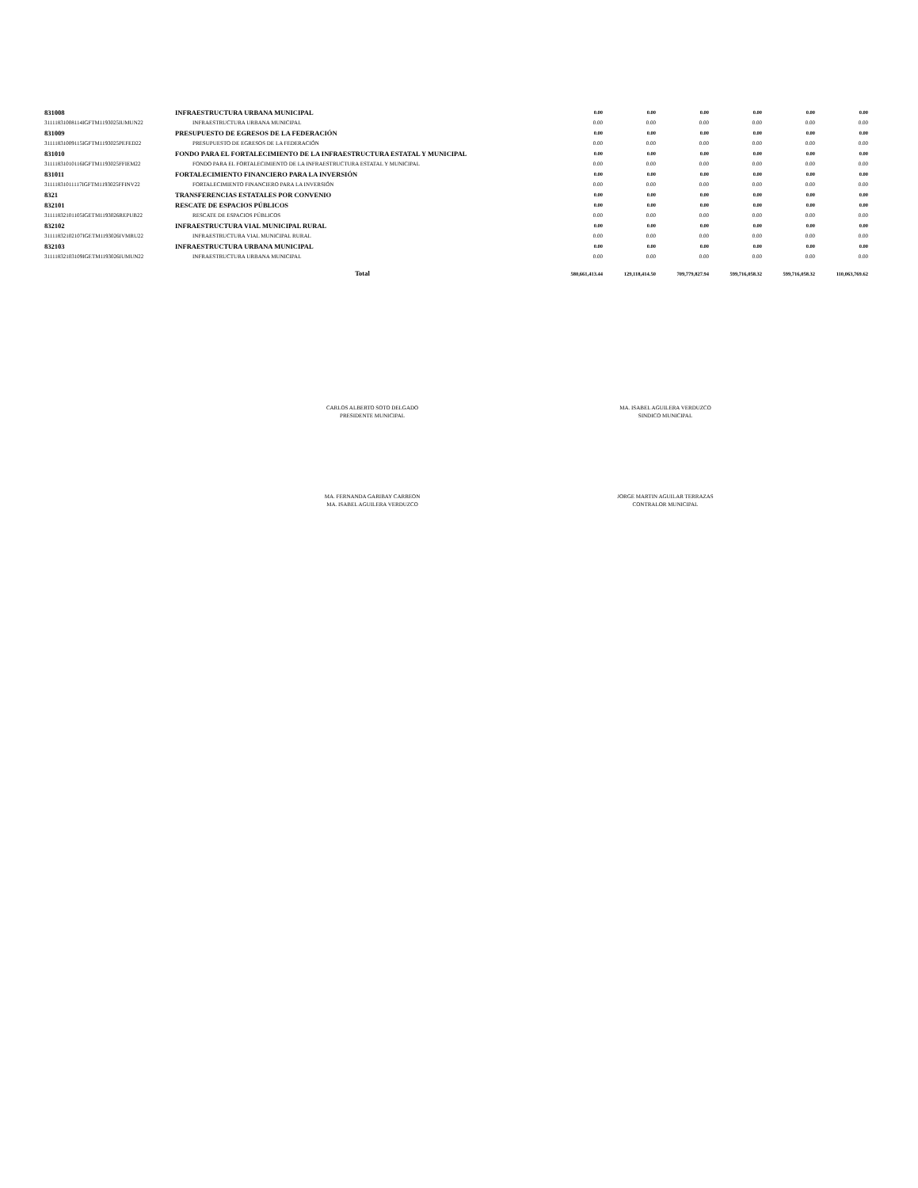| 831008 | INFRAESTRUCTURA URBANA MUNICIPAL | 0.00 | 0.00 | 0.00 | 0.00 | 0.00 | 0.00 |
| 31111831008114IGFTM1193025IUMUN22 | INFRAESTRUCTURA URBANA MUNICIPAL | 0.00 | 0.00 | 0.00 | 0.00 | 0.00 | 0.00 |
| 831009 | PRESUPUESTO DE EGRESOS DE LA FEDERACIÓN | 0.00 | 0.00 | 0.00 | 0.00 | 0.00 | 0.00 |
| 31111831009115IGFTM1193025PEFED22 | PRESUPUESTO DE EGRESOS DE LA FEDERACIÓN | 0.00 | 0.00 | 0.00 | 0.00 | 0.00 | 0.00 |
| 831010 | FONDO PARA EL FORTALECIMIENTO DE LA INFRAESTRUCTURA ESTATAL Y MUNICIPAL | 0.00 | 0.00 | 0.00 | 0.00 | 0.00 | 0.00 |
| 31111831010116IGFTM1193025FFIEM22 | FONDO PARA EL FORTALECIMIENTO DE LA INFRAESTRUCTURA ESTATAL Y MUNICIPAL | 0.00 | 0.00 | 0.00 | 0.00 | 0.00 | 0.00 |
| 831011 | FORTALECIMIENTO FINANCIERO PARA LA INVERSIÓN | 0.00 | 0.00 | 0.00 | 0.00 | 0.00 | 0.00 |
| 31111831011117IGFTM1193025FFINV22 | FORTALECIMIENTO FINANCIERO PARA LA INVERSIÓN | 0.00 | 0.00 | 0.00 | 0.00 | 0.00 | 0.00 |
| 8321 | TRANSFERENCIAS ESTATALES POR CONVENIO | 0.00 | 0.00 | 0.00 | 0.00 | 0.00 | 0.00 |
| 832101 | RESCATE DE ESPACIOS PÚBLICOS | 0.00 | 0.00 | 0.00 | 0.00 | 0.00 | 0.00 |
| 31111832101105IGETM1193026REPUB22 | RESCATE DE ESPACIOS PÚBLICOS | 0.00 | 0.00 | 0.00 | 0.00 | 0.00 | 0.00 |
| 832102 | INFRAESTRUCTURA VIAL MUNICIPAL RURAL | 0.00 | 0.00 | 0.00 | 0.00 | 0.00 | 0.00 |
| 31111832102107IGETM1193026IVMRU22 | INFRAESTRUCTURA VIAL MUNICIPAL RURAL | 0.00 | 0.00 | 0.00 | 0.00 | 0.00 | 0.00 |
| 832103 | INFRAESTRUCTURA URBANA MUNICIPAL | 0.00 | 0.00 | 0.00 | 0.00 | 0.00 | 0.00 |
| 31111832103109IGETM1193026IUMUN22 | INFRAESTRUCTURA URBANA MUNICIPAL | 0.00 | 0.00 | 0.00 | 0.00 | 0.00 | 0.00 |
| | Total | 580,661,413.44 | 129,118,414.50 | 709,779,827.94 | 599,716,058.32 | 599,716,058.32 | 110,063,769.62 |
CARLOS ALBERTO SOTO DELGADO
PRESIDENTE MUNICIPAL
MA. ISABEL AGUILERA VERDUZCO
SINDICO MUNICIPAL
MA. FERNANDA GARIBAY CARREON
MA. ISABEL AGUILERA VERDUZCO
JORGE MARTIN AGUILAR TERRAZAS
CONTRALOR MUNICIPAL